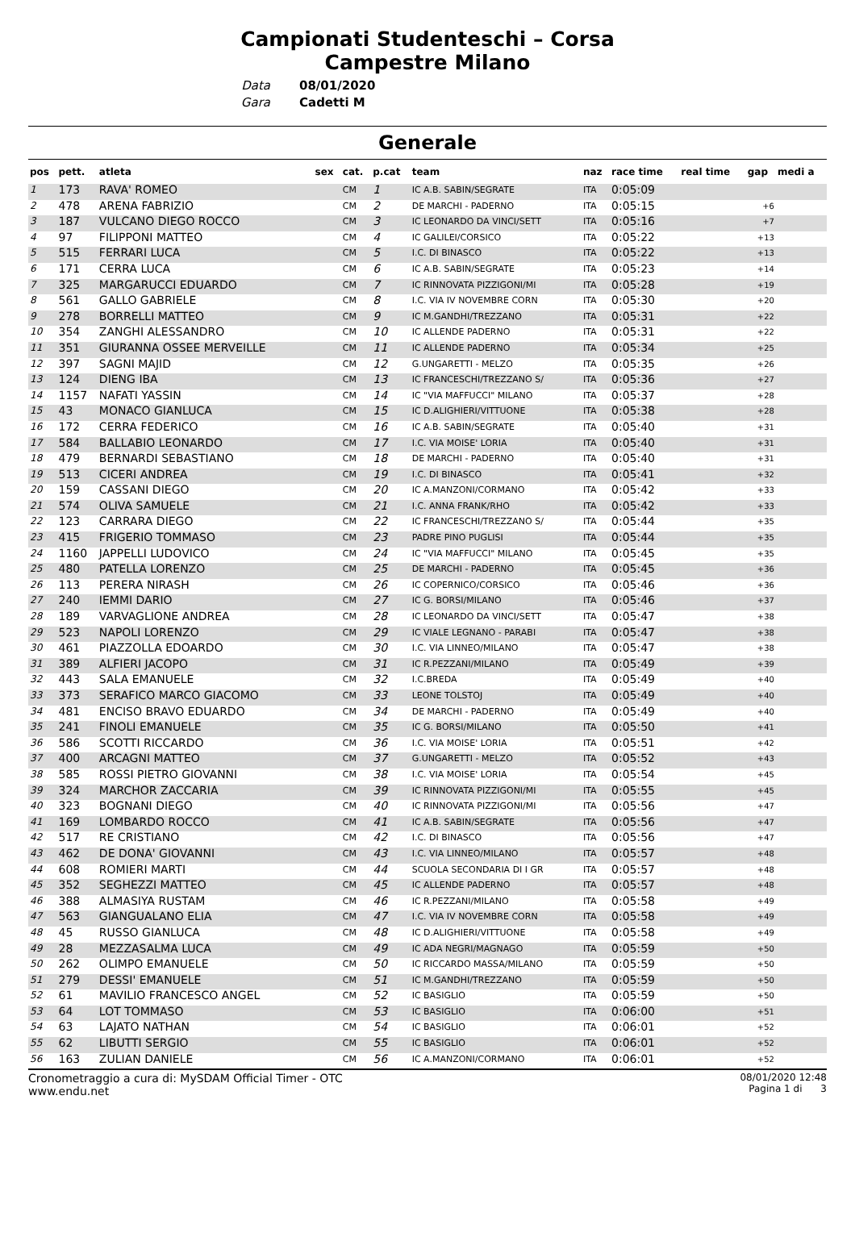Campionati Studenteschi – Corsa
Campestre Milano
Data
Gara
08/01/2020
Cadetti M
Generale
| pos | pett. | atleta | sex | cat. | p.cat | team | naz | race time | real time | gap | medi a |
| --- | --- | --- | --- | --- | --- | --- | --- | --- | --- | --- | --- |
| 1 | 173 | RAVA' ROMEO | | CM | 1 | IC A.B. SABIN/SEGRATE | ITA | 0:05:09 | | | |
| 2 | 478 | ARENA FABRIZIO | | CM | 2 | DE MARCHI - PADERNO | ITA | 0:05:15 | | +6 | |
| 3 | 187 | VULCANO DIEGO ROCCO | | CM | 3 | IC LEONARDO DA VINCI/SETT | ITA | 0:05:16 | | +7 | |
| 4 | 97 | FILIPPONI MATTEO | | CM | 4 | IC GALILEI/CORSICO | ITA | 0:05:22 | | +13 | |
| 5 | 515 | FERRARI LUCA | | CM | 5 | I.C. DI BINASCO | ITA | 0:05:22 | | +13 | |
| 6 | 171 | CERRA LUCA | | CM | 6 | IC A.B. SABIN/SEGRATE | ITA | 0:05:23 | | +14 | |
| 7 | 325 | MARGARUCCI EDUARDO | | CM | 7 | IC RINNOVATA PIZZIGONI/MI | ITA | 0:05:28 | | +19 | |
| 8 | 561 | GALLO GABRIELE | | CM | 8 | I.C. VIA IV NOVEMBRE CORN | ITA | 0:05:30 | | +20 | |
| 9 | 278 | BORRELLI MATTEO | | CM | 9 | IC M.GANDHI/TREZZANO | ITA | 0:05:31 | | +22 | |
| 10 | 354 | ZANGHI ALESSANDRO | | CM | 10 | IC ALLENDE PADERNO | ITA | 0:05:31 | | +22 | |
| 11 | 351 | GIURANNA OSSEE MERVEILLE | | CM | 11 | IC ALLENDE PADERNO | ITA | 0:05:34 | | +25 | |
| 12 | 397 | SAGNI MAJID | | CM | 12 | G.UNGARETTI - MELZO | ITA | 0:05:35 | | +26 | |
| 13 | 124 | DIENG IBA | | CM | 13 | IC FRANCESCHI/TREZZANO S/ | ITA | 0:05:36 | | +27 | |
| 14 | 1157 | NAFATI YASSIN | | CM | 14 | IC "VIA MAFFUCCI" MILANO | ITA | 0:05:37 | | +28 | |
| 15 | 43 | MONACO GIANLUCA | | CM | 15 | IC D.ALIGHIERI/VITTUONE | ITA | 0:05:38 | | +28 | |
| 16 | 172 | CERRA FEDERICO | | CM | 16 | IC A.B. SABIN/SEGRATE | ITA | 0:05:40 | | +31 | |
| 17 | 584 | BALLABIO LEONARDO | | CM | 17 | I.C. VIA MOISE' LORIA | ITA | 0:05:40 | | +31 | |
| 18 | 479 | BERNARDI SEBASTIANO | | CM | 18 | DE MARCHI - PADERNO | ITA | 0:05:40 | | +31 | |
| 19 | 513 | CICERI ANDREA | | CM | 19 | I.C. DI BINASCO | ITA | 0:05:41 | | +32 | |
| 20 | 159 | CASSANI DIEGO | | CM | 20 | IC A.MANZONI/CORMANO | ITA | 0:05:42 | | +33 | |
| 21 | 574 | OLIVA SAMUELE | | CM | 21 | I.C. ANNA FRANK/RHO | ITA | 0:05:42 | | +33 | |
| 22 | 123 | CARRARA DIEGO | | CM | 22 | IC FRANCESCHI/TREZZANO S/ | ITA | 0:05:44 | | +35 | |
| 23 | 415 | FRIGERIO TOMMASO | | CM | 23 | PADRE PINO PUGLISI | ITA | 0:05:44 | | +35 | |
| 24 | 1160 | JAPPELLI LUDOVICO | | CM | 24 | IC "VIA MAFFUCCI" MILANO | ITA | 0:05:45 | | +35 | |
| 25 | 480 | PATELLA LORENZO | | CM | 25 | DE MARCHI - PADERNO | ITA | 0:05:45 | | +36 | |
| 26 | 113 | PERERA NIRASH | | CM | 26 | IC COPERNICO/CORSICO | ITA | 0:05:46 | | +36 | |
| 27 | 240 | IEMMI DARIO | | CM | 27 | IC G. BORSI/MILANO | ITA | 0:05:46 | | +37 | |
| 28 | 189 | VARVAGLIONE ANDREA | | CM | 28 | IC LEONARDO DA VINCI/SETT | ITA | 0:05:47 | | +38 | |
| 29 | 523 | NAPOLI LORENZO | | CM | 29 | IC VIALE LEGNANO - PARABI | ITA | 0:05:47 | | +38 | |
| 30 | 461 | PIAZZOLLA EDOARDO | | CM | 30 | I.C. VIA LINNEO/MILANO | ITA | 0:05:47 | | +38 | |
| 31 | 389 | ALFIERI JACOPO | | CM | 31 | IC R.PEZZANI/MILANO | ITA | 0:05:49 | | +39 | |
| 32 | 443 | SALA EMANUELE | | CM | 32 | I.C.BREDA | ITA | 0:05:49 | | +40 | |
| 33 | 373 | SERAFICO MARCO GIACOMO | | CM | 33 | LEONE TOLSTOJ | ITA | 0:05:49 | | +40 | |
| 34 | 481 | ENCISO BRAVO EDUARDO | | CM | 34 | DE MARCHI - PADERNO | ITA | 0:05:49 | | +40 | |
| 35 | 241 | FINOLI EMANUELE | | CM | 35 | IC G. BORSI/MILANO | ITA | 0:05:50 | | +41 | |
| 36 | 586 | SCOTTI RICCARDO | | CM | 36 | I.C. VIA MOISE' LORIA | ITA | 0:05:51 | | +42 | |
| 37 | 400 | ARCAGNI MATTEO | | CM | 37 | G.UNGARETTI - MELZO | ITA | 0:05:52 | | +43 | |
| 38 | 585 | ROSSI PIETRO GIOVANNI | | CM | 38 | I.C. VIA MOISE' LORIA | ITA | 0:05:54 | | +45 | |
| 39 | 324 | MARCHOR ZACCARIA | | CM | 39 | IC RINNOVATA PIZZIGONI/MI | ITA | 0:05:55 | | +45 | |
| 40 | 323 | BOGNANI DIEGO | | CM | 40 | IC RINNOVATA PIZZIGONI/MI | ITA | 0:05:56 | | +47 | |
| 41 | 169 | LOMBARDO ROCCO | | CM | 41 | IC A.B. SABIN/SEGRATE | ITA | 0:05:56 | | +47 | |
| 42 | 517 | RE CRISTIANO | | CM | 42 | I.C. DI BINASCO | ITA | 0:05:56 | | +47 | |
| 43 | 462 | DE DONA' GIOVANNI | | CM | 43 | I.C. VIA LINNEO/MILANO | ITA | 0:05:57 | | +48 | |
| 44 | 608 | ROMIERI MARTI | | CM | 44 | SCUOLA SECONDARIA DI I GR | ITA | 0:05:57 | | +48 | |
| 45 | 352 | SEGHEZZI MATTEO | | CM | 45 | IC ALLENDE PADERNO | ITA | 0:05:57 | | +48 | |
| 46 | 388 | ALMASIYA RUSTAM | | CM | 46 | IC R.PEZZANI/MILANO | ITA | 0:05:58 | | +49 | |
| 47 | 563 | GIANGUALANO ELIA | | CM | 47 | I.C. VIA IV NOVEMBRE CORN | ITA | 0:05:58 | | +49 | |
| 48 | 45 | RUSSO GIANLUCA | | CM | 48 | IC D.ALIGHIERI/VITTUONE | ITA | 0:05:58 | | +49 | |
| 49 | 28 | MEZZASALMA LUCA | | CM | 49 | IC ADA NEGRI/MAGNAGO | ITA | 0:05:59 | | +50 | |
| 50 | 262 | OLIMPO EMANUELE | | CM | 50 | IC RICCARDO MASSA/MILANO | ITA | 0:05:59 | | +50 | |
| 51 | 279 | DESSI' EMANUELE | | CM | 51 | IC M.GANDHI/TREZZANO | ITA | 0:05:59 | | +50 | |
| 52 | 61 | MAVILIO FRANCESCO ANGEL | | CM | 52 | IC BASIGLIO | ITA | 0:05:59 | | +50 | |
| 53 | 64 | LOT TOMMASO | | CM | 53 | IC BASIGLIO | ITA | 0:06:00 | | +51 | |
| 54 | 63 | LAJATO NATHAN | | CM | 54 | IC BASIGLIO | ITA | 0:06:01 | | +52 | |
| 55 | 62 | LIBUTTI SERGIO | | CM | 55 | IC BASIGLIO | ITA | 0:06:01 | | +52 | |
| 56 | 163 | ZULIAN DANIELE | | CM | 56 | IC A.MANZONI/CORMANO | ITA | 0:06:01 | | +52 | |
Cronometraggio a cura di: MySDAM Official Timer - OTC
www.endu.net
08/01/2020 12:48
Pagina 1 di 3